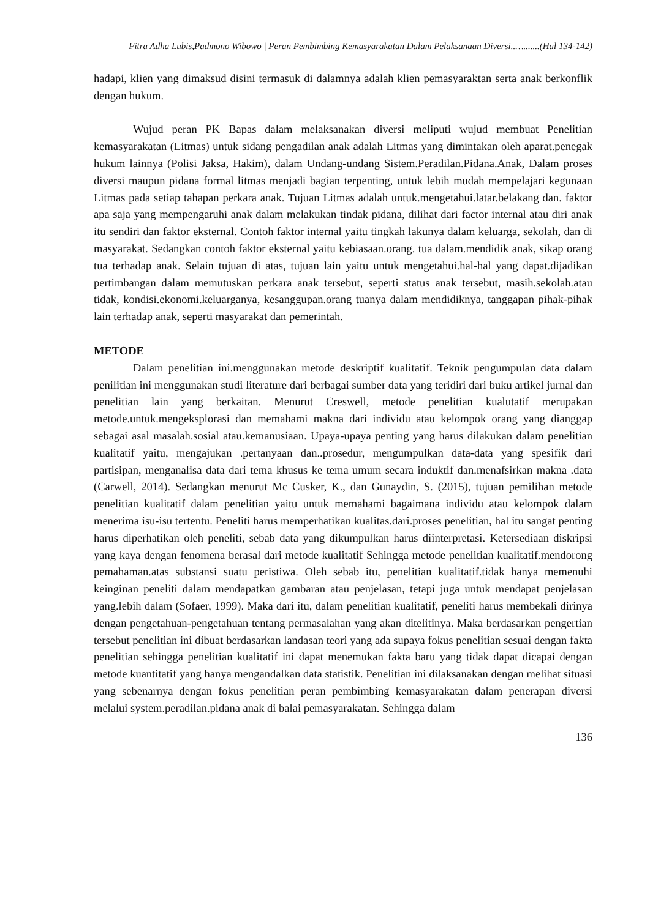Fitra Adha Lubis,Padmono Wibowo | Peran Pembimbing Kemasyarakatan Dalam Pelaksanaan Diversi..….......(Hal 134-142)
hadapi, klien yang dimaksud disini termasuk di dalamnya adalah klien pemasyaraktan serta anak berkonflik dengan hukum.
Wujud peran PK Bapas dalam melaksanakan diversi meliputi wujud membuat Penelitian kemasyarakatan (Litmas) untuk sidang pengadilan anak adalah Litmas yang dimintakan oleh aparat.penegak hukum lainnya (Polisi Jaksa, Hakim), dalam Undang-undang Sistem.Peradilan.Pidana.Anak, Dalam proses diversi maupun pidana formal litmas menjadi bagian terpenting, untuk lebih mudah mempelajari kegunaan Litmas pada setiap tahapan perkara anak. Tujuan Litmas adalah untuk.mengetahui.latar.belakang dan. faktor apa saja yang mempengaruhi anak dalam melakukan tindak pidana, dilihat dari factor internal atau diri anak itu sendiri dan faktor eksternal. Contoh faktor internal yaitu tingkah lakunya dalam keluarga, sekolah, dan di masyarakat. Sedangkan contoh faktor eksternal yaitu kebiasaan.orang. tua dalam.mendidik anak, sikap orang tua terhadap anak. Selain tujuan di atas, tujuan lain yaitu untuk mengetahui.hal-hal yang dapat.dijadikan pertimbangan dalam memutuskan perkara anak tersebut, seperti status anak tersebut, masih.sekolah.atau tidak, kondisi.ekonomi.keluarganya, kesanggupan.orang tuanya dalam mendidiknya, tanggapan pihak-pihak lain terhadap anak, seperti masyarakat dan pemerintah.
METODE
Dalam penelitian ini.menggunakan metode deskriptif kualitatif. Teknik pengumpulan data dalam penilitian ini menggunakan studi literature dari berbagai sumber data yang teridiri dari buku artikel jurnal dan penelitian lain yang berkaitan. Menurut Creswell, metode penelitian kualutatif merupakan metode.untuk.mengeksplorasi dan memahami makna dari individu atau kelompok orang yang dianggap sebagai asal masalah.sosial atau.kemanusiaan. Upaya-upaya penting yang harus dilakukan dalam penelitian kualitatif yaitu, mengajukan .pertanyaan dan..prosedur, mengumpulkan data-data yang spesifik dari partisipan, menganalisa data dari tema khusus ke tema umum secara induktif dan.menafsirkan makna .data (Carwell, 2014). Sedangkan menurut Mc Cusker, K., dan Gunaydin, S. (2015), tujuan pemilihan metode penelitian kualitatif dalam penelitian yaitu untuk memahami bagaimana individu atau kelompok dalam menerima isu-isu tertentu. Peneliti harus memperhatikan kualitas.dari.proses penelitian, hal itu sangat penting harus diperhatikan oleh peneliti, sebab data yang dikumpulkan harus diinterpretasi. Ketersediaan diskripsi yang kaya dengan fenomena berasal dari metode kualitatif Sehingga metode penelitian kualitatif.mendorong pemahaman.atas substansi suatu peristiwa. Oleh sebab itu, penelitian kualitatif.tidak hanya memenuhi keinginan peneliti dalam mendapatkan gambaran atau penjelasan, tetapi juga untuk mendapat penjelasan yang.lebih dalam (Sofaer, 1999). Maka dari itu, dalam penelitian kualitatif, peneliti harus membekali dirinya dengan pengetahuan-pengetahuan tentang permasalahan yang akan ditelitinya. Maka berdasarkan pengertian tersebut penelitian ini dibuat berdasarkan landasan teori yang ada supaya fokus penelitian sesuai dengan fakta penelitian sehingga penelitian kualitatif ini dapat menemukan fakta baru yang tidak dapat dicapai dengan metode kuantitatif yang hanya mengandalkan data statistik. Penelitian ini dilaksanakan dengan melihat situasi yang sebenarnya dengan fokus penelitian peran pembimbing kemasyarakatan dalam penerapan diversi melalui system.peradilan.pidana anak di balai pemasyarakatan. Sehingga dalam
136